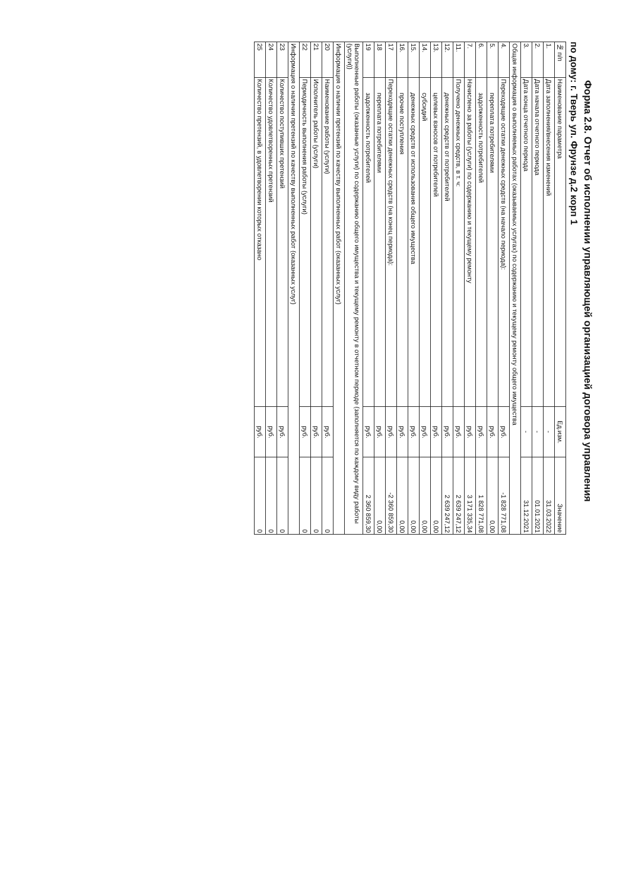Форма 2.8. Отчет об исполнении управляющей организацией договора управления
по дому: г. Тверь ул. Фрунзе д.2 корп 1
| № п/п | Наименование параметра | Ед.изм. | Значение |
| --- | --- | --- | --- |
| 1. | Дата заполнения/внесения изменений | - | 31.03.2022 |
| 2. | Дата начала отчетного периода | - | 01.01.2021 |
| 3. | Дата конца отчетного периода | - | 31.12.2021 |
| Общая информация о выполняемых работах (оказываемых услугах) по содержанию и текущему ремонту общего имущества | | | |
| 4. | Переходящие остатки денежных средств (на начало периода): | руб. | -1 828 771,08 |
| 5. | переплата потребителями | руб. | 0,00 |
| 6. | задолженность потребителей | руб. | 1 828 771,08 |
| 7. | Начислено за работы (услуги) по содержанию и текущему ремонту | руб. | 3 171 335,34 |
| 11. | Получено денежных средств, в т. ч: | руб. | 2 639 247,12 |
| 12. | денежных средств от потребителей | руб. | 2 639 247,12 |
| 13. | целевых взносов от потребителей | руб. | 0,00 |
| 14. | субсидий | руб. | 0,00 |
| 15. | денежных средств от использования общего имущества | руб. | 0,00 |
| 16. | прочие поступления | руб. | 0,00 |
| 17 | Переходящие остатки денежных средств (на конец периода): | руб. | -2 360 859,30 |
| 18 | переплата потребителями | руб. | 0,00 |
| 19 | задолженность потребителей | руб. | 2 360 859,30 |
| Выполненные работы (оказанные услуги) по содержанию общего имущества и текущему ремонту в отчетном периоде (заполняется по каждому виду работы (услуги)) | | | |
| Информация о наличии претензий по качеству выполненных работ (оказанных услуг) | | | |
| 20 | Наименование работы (услуги) | руб. | 0 |
| 21 | Исполнитель работы (услуги) | руб. | 0 |
| 22 | Периодичность выполнения работы (услуги) | руб. | 0 |
| Информация о наличии претензий по качеству выполненных работ (оказанных услуг) | | | |
| 23 | Количество поступивших претензий | руб. | 0 |
| 24 | Количество удовлетворенных претензий | руб. | 0 |
| 25 | Количество претензий, в удовлетворении которых отказано | руб. | 0 |